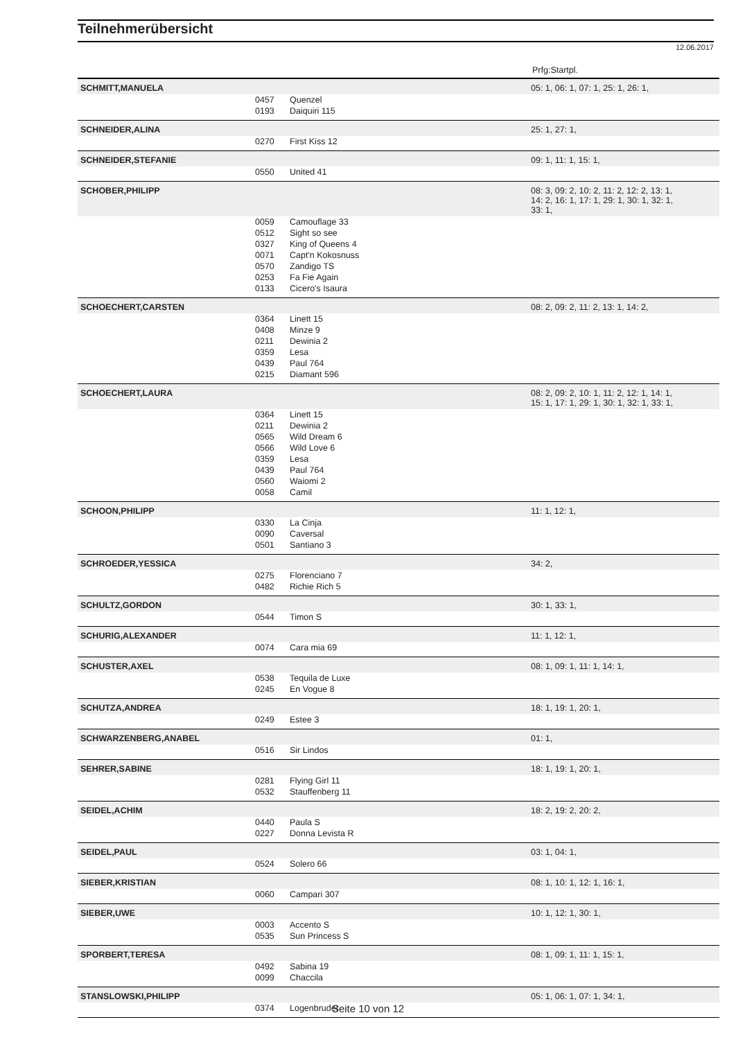Teilnehmerübersicht
12.06.2017
| Prfg:Startpl. | | | |
| SCHMITT,MANUELA | | | 05: 1, 06: 1, 07: 1, 25: 1, 26: 1, |
| | 0457 | Quenzel | |
| | 0193 | Daiquiri 115 | |
| SCHNEIDER,ALINA | | | 25: 1, 27: 1, |
| | 0270 | First Kiss 12 | |
| SCHNEIDER,STEFANIE | | | 09: 1, 11: 1, 15: 1, |
| | 0550 | United 41 | |
| SCHOBER,PHILIPP | | | 08: 3, 09: 2, 10: 2, 11: 2, 12: 2, 13: 1, 14: 2, 16: 1, 17: 1, 29: 1, 30: 1, 32: 1, 33: 1, |
| | 0059 | Camouflage 33 | |
| | 0512 | Sight so see | |
| | 0327 | King of Queens 4 | |
| | 0071 | Capt'n Kokosnuss | |
| | 0570 | Zandigo TS | |
| | 0253 | Fa Fie Again | |
| | 0133 | Cicero's Isaura | |
| SCHOECHERT,CARSTEN | | | 08: 2, 09: 2, 11: 2, 13: 1, 14: 2, |
| | 0364 | Linett 15 | |
| | 0408 | Minze 9 | |
| | 0211 | Dewinia 2 | |
| | 0359 | Lesa | |
| | 0439 | Paul 764 | |
| | 0215 | Diamant 596 | |
| SCHOECHERT,LAURA | | | 08: 2, 09: 2, 10: 1, 11: 2, 12: 1, 14: 1, 15: 1, 17: 1, 29: 1, 30: 1, 32: 1, 33: 1, |
| | 0364 | Linett 15 | |
| | 0211 | Dewinia 2 | |
| | 0565 | Wild Dream 6 | |
| | 0566 | Wild Love 6 | |
| | 0359 | Lesa | |
| | 0439 | Paul 764 | |
| | 0560 | Waiomi 2 | |
| | 0058 | Camil | |
| SCHOON,PHILIPP | | | 11: 1, 12: 1, |
| | 0330 | La Cinja | |
| | 0090 | Caversal | |
| | 0501 | Santiano 3 | |
| SCHROEDER,YESSICA | | | 34: 2, |
| | 0275 | Florenciano 7 | |
| | 0482 | Richie Rich 5 | |
| SCHULTZ,GORDON | | | 30: 1, 33: 1, |
| | 0544 | Timon S | |
| SCHURIG,ALEXANDER | | | 11: 1, 12: 1, |
| | 0074 | Cara mia 69 | |
| SCHUSTER,AXEL | | | 08: 1, 09: 1, 11: 1, 14: 1, |
| | 0538 | Tequila de Luxe | |
| | 0245 | En Vogue 8 | |
| SCHUTZA,ANDREA | | | 18: 1, 19: 1, 20: 1, |
| | 0249 | Estee 3 | |
| SCHWARZENBERG,ANABEL | | | 01: 1, |
| | 0516 | Sir Lindos | |
| SEHRER,SABINE | | | 18: 1, 19: 1, 20: 1, |
| | 0281 | Flying Girl 11 | |
| | 0532 | Stauffenberg 11 | |
| SEIDEL,ACHIM | | | 18: 2, 19: 2, 20: 2, |
| | 0440 | Paula S | |
| | 0227 | Donna Levista R | |
| SEIDEL,PAUL | | | 03: 1, 04: 1, |
| | 0524 | Solero 66 | |
| SIEBER,KRISTIAN | | | 08: 1, 10: 1, 12: 1, 16: 1, |
| | 0060 | Campari 307 | |
| SIEBER,UWE | | | 10: 1, 12: 1, 30: 1, |
| | 0003 | Accento S | |
| | 0535 | Sun Princess S | |
| SPORBERT,TERESA | | | 08: 1, 09: 1, 11: 1, 15: 1, |
| | 0492 | Sabina 19 | |
| | 0099 | Chaccila | |
| STANSLOWSKI,PHILIPP | | | 05: 1, 06: 1, 07: 1, 34: 1, |
| | 0374 | Logenbruder | |
Seite 10 von 12